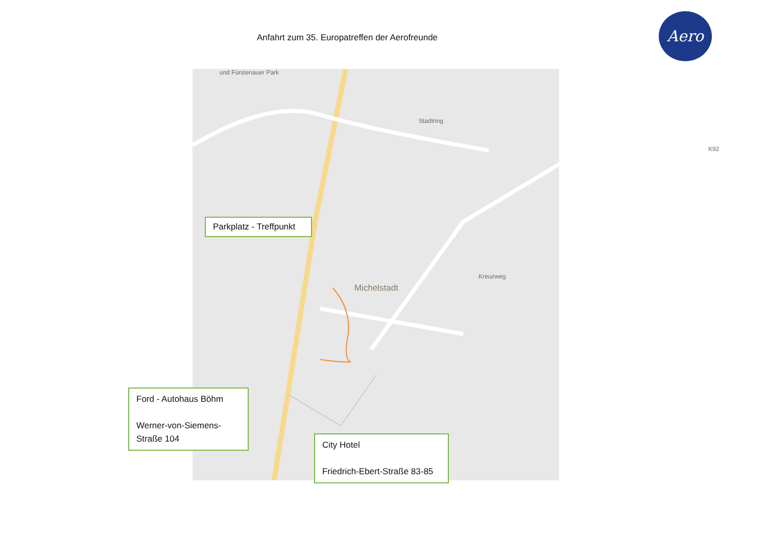Anfahrt zum 35. Europatreffen der Aerofreunde
Aero
und Fürstenauer Park
Stadtring
K92
Michelstadt
Kreuzweg
Parkplatz - Treffpunkt
Ford - Autohaus Böhm
Werner-von-Siemens-Straße 104
City Hotel
Friedrich-Ebert-Straße 83-85